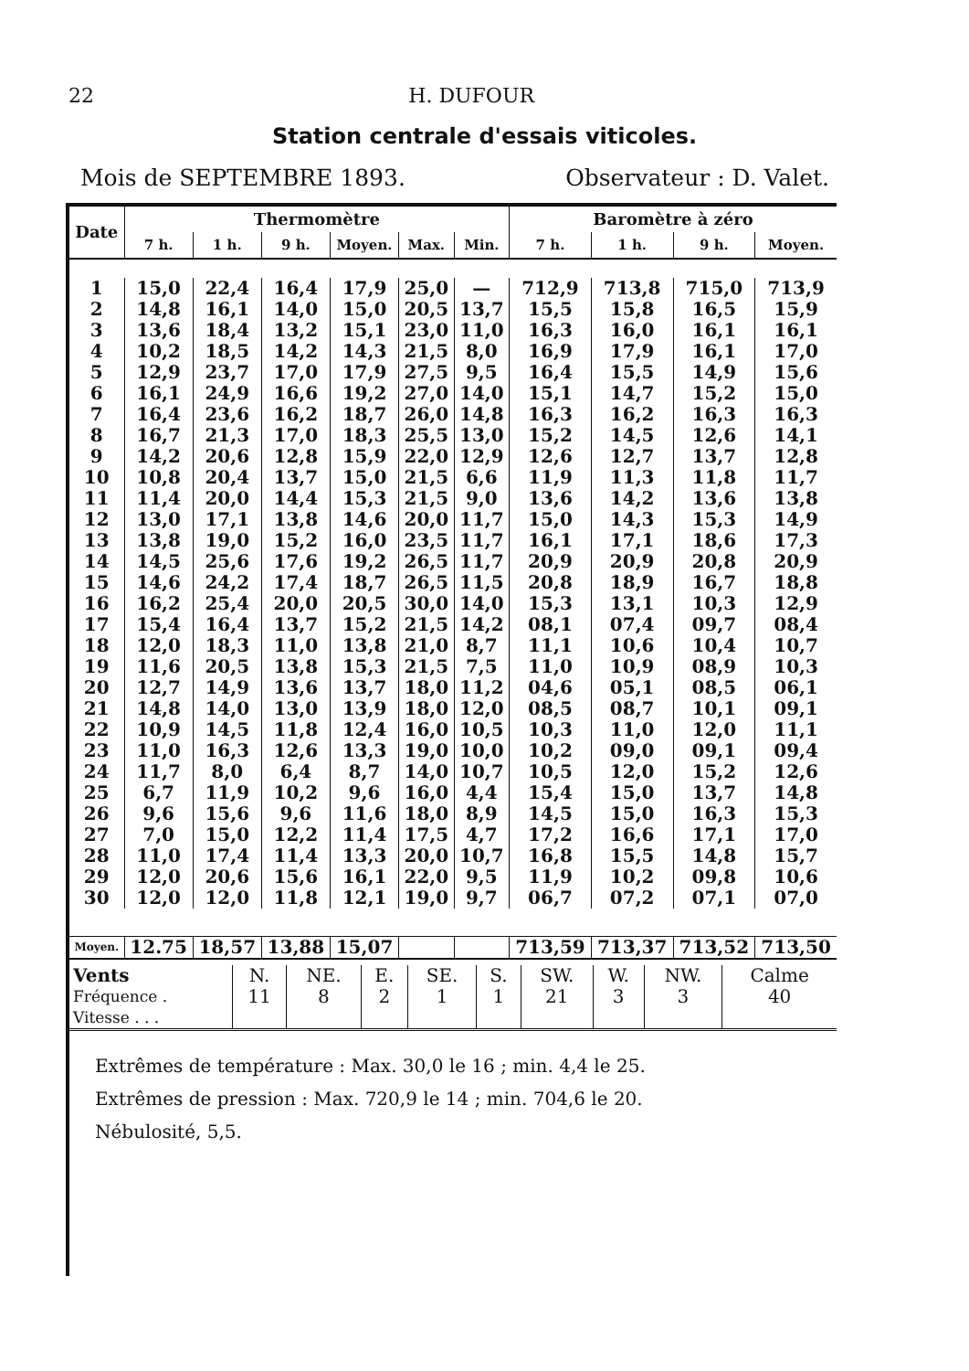22 H. DUFOUR
Station centrale d'essais viticoles.
Mois de SEPTEMBRE 1893. Observateur : D. Valet.
| Date | Thermomètre | | | | | | Baromètre à zéro | | | |
| --- | --- | --- | --- | --- | --- | --- | --- | --- | --- | --- |
| | 7 h. | 1 h. | 9 h. | Moyen. | Max. | Min. | 7 h. | 1 h. | 9 h. | Moyen. |
| 1 | 15,0 | 22,4 | 16,4 | 17,9 | 25,0 | — | 712,9 | 713,8 | 715,0 | 713,9 |
| 2 | 14,8 | 16,1 | 14,0 | 15,0 | 20,5 | 13,7 | 15,5 | 15,8 | 16,5 | 15,9 |
| 3 | 13,6 | 18,4 | 13,2 | 15,1 | 23,0 | 11,0 | 16,3 | 16,0 | 16,1 | 16,1 |
| 4 | 10,2 | 18,5 | 14,2 | 14,3 | 21,5 | 8,0 | 16,9 | 17,9 | 16,1 | 17,0 |
| 5 | 12,9 | 23,7 | 17,0 | 17,9 | 27,5 | 9,5 | 16,4 | 15,5 | 14,9 | 15,6 |
| 6 | 16,1 | 24,9 | 16,6 | 19,2 | 27,0 | 14,0 | 15,1 | 14,7 | 15,2 | 15,0 |
| 7 | 16,4 | 23,6 | 16,2 | 18,7 | 26,0 | 14,8 | 16,3 | 16,2 | 16,3 | 16,3 |
| 8 | 16,7 | 21,3 | 17,0 | 18,3 | 25,5 | 13,0 | 15,2 | 14,5 | 12,6 | 14,1 |
| 9 | 14,2 | 20,6 | 12,8 | 15,9 | 22,0 | 12,9 | 12,6 | 12,7 | 13,7 | 12,8 |
| 10 | 10,8 | 20,4 | 13,7 | 15,0 | 21,5 | 6,6 | 11,9 | 11,3 | 11,8 | 11,7 |
| 11 | 11,4 | 20,0 | 14,4 | 15,3 | 21,5 | 9,0 | 13,6 | 14,2 | 13,6 | 13,8 |
| 12 | 13,0 | 17,1 | 13,8 | 14,6 | 20,0 | 11,7 | 15,0 | 14,3 | 15,3 | 14,9 |
| 13 | 13,8 | 19,0 | 15,2 | 16,0 | 23,5 | 11,7 | 16,1 | 17,1 | 18,6 | 17,3 |
| 14 | 14,5 | 25,6 | 17,6 | 19,2 | 26,5 | 11,7 | 20,9 | 20,9 | 20,8 | 20,9 |
| 15 | 14,6 | 24,2 | 17,4 | 18,7 | 26,5 | 11,5 | 20,8 | 18,9 | 16,7 | 18,8 |
| 16 | 16,2 | 25,4 | 20,0 | 20,5 | 30,0 | 14,0 | 15,3 | 13,1 | 10,3 | 12,9 |
| 17 | 15,4 | 16,4 | 13,7 | 15,2 | 21,5 | 14,2 | 08,1 | 07,4 | 09,7 | 08,4 |
| 18 | 12,0 | 18,3 | 11,0 | 13,8 | 21,0 | 8,7 | 11,1 | 10,6 | 10,4 | 10,7 |
| 19 | 11,6 | 20,5 | 13,8 | 15,3 | 21,5 | 7,5 | 11,0 | 10,9 | 08,9 | 10,3 |
| 20 | 12,7 | 14,9 | 13,6 | 13,7 | 18,0 | 11,2 | 04,6 | 05,1 | 08,5 | 06,1 |
| 21 | 14,8 | 14,0 | 13,0 | 13,9 | 18,0 | 12,0 | 08,5 | 08,7 | 10,1 | 09,1 |
| 22 | 10,9 | 14,5 | 11,8 | 12,4 | 16,0 | 10,5 | 10,3 | 11,0 | 12,0 | 11,1 |
| 23 | 11,0 | 16,3 | 12,6 | 13,3 | 19,0 | 10,0 | 10,2 | 09,0 | 09,1 | 09,4 |
| 24 | 11,7 | 8,0 | 6,4 | 8,7 | 14,0 | 10,7 | 10,5 | 12,0 | 15,2 | 12,6 |
| 25 | 6,7 | 11,9 | 10,2 | 9,6 | 16,0 | 4,4 | 15,4 | 15,0 | 13,7 | 14,8 |
| 26 | 9,6 | 15,6 | 9,6 | 11,6 | 18,0 | 8,9 | 14,5 | 15,0 | 16,3 | 15,3 |
| 27 | 7,0 | 15,0 | 12,2 | 11,4 | 17,5 | 4,7 | 17,2 | 16,6 | 17,1 | 17,0 |
| 28 | 11,0 | 17,4 | 11,4 | 13,3 | 20,0 | 10,7 | 16,8 | 15,5 | 14,8 | 15,7 |
| 29 | 12,0 | 20,6 | 15,6 | 16,1 | 22,0 | 9,5 | 11,9 | 10,2 | 09,8 | 10,6 |
| 30 | 12,0 | 12,0 | 11,8 | 12,1 | 19,0 | 9,7 | 06,7 | 07,2 | 07,1 | 07,0 |
| Moyen. | 12.75 | 18,57 | 13,88 | 15,07 | | | 713,59 | 713,37 | 713,52 | 713,50 |
| Vents | N. | NE. | E. | SE. | S. | SW. | W. | NW. | Calme |
| Fréquence . | 11 | 8 | 2 | 1 | 1 | 21 | 3 | 3 | 40 |
| Vitesse . . . | | | | | | | | | |
Extrêmes de température : Max. 30,0 le 16 ; min. 4,4 le 25.
Extrêmes de pression : Max. 720,9 le 14 ; min. 704,6 le 20.
Nébulosité, 5,5.